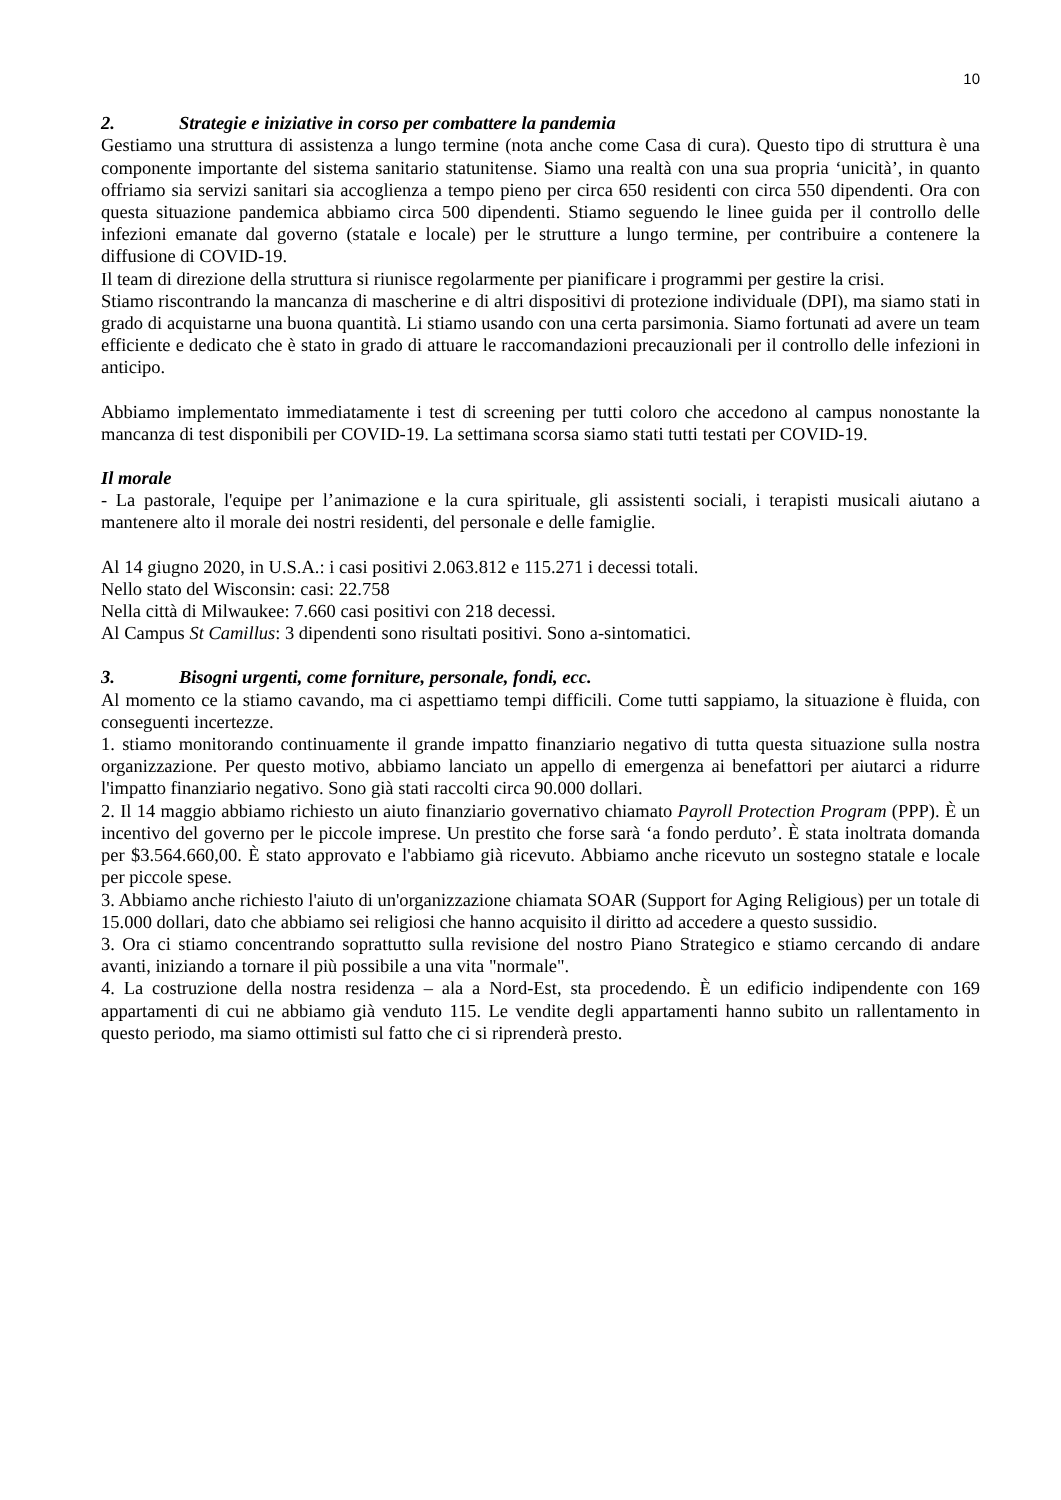10
2. Strategie e iniziative in corso per combattere la pandemia
Gestiamo una struttura di assistenza a lungo termine (nota anche come Casa di cura). Questo tipo di struttura è una componente importante del sistema sanitario statunitense. Siamo una realtà con una sua propria ‘unicità’, in quanto offriamo sia servizi sanitari sia accoglienza a tempo pieno per circa 650 residenti con circa 550 dipendenti. Ora con questa situazione pandemica abbiamo circa 500 dipendenti. Stiamo seguendo le linee guida per il controllo delle infezioni emanate dal governo (statale e locale) per le strutture a lungo termine, per contribuire a contenere la diffusione di COVID-19.
Il team di direzione della struttura si riunisce regolarmente per pianificare i programmi per gestire la crisi.
Stiamo riscontrando la mancanza di mascherine e di altri dispositivi di protezione individuale (DPI), ma siamo stati in grado di acquistarne una buona quantità. Li stiamo usando con una certa parsimonia. Siamo fortunati ad avere un team efficiente e dedicato che è stato in grado di attuare le raccomandazioni precauzionali per il controllo delle infezioni in anticipo.
Abbiamo implementato immediatamente i test di screening per tutti coloro che accedono al campus nonostante la mancanza di test disponibili per COVID-19. La settimana scorsa siamo stati tutti testati per COVID-19.
Il morale
- La pastorale, l'equipe per l’animazione e la cura spirituale, gli assistenti sociali, i terapisti musicali aiutano a mantenere alto il morale dei nostri residenti, del personale e delle famiglie.
Al 14 giugno 2020, in U.S.A.: i casi positivi 2.063.812 e 115.271 i decessi totali.
Nello stato del Wisconsin: casi: 22.758
Nella città di Milwaukee: 7.660 casi positivi con 218 decessi.
Al Campus St Camillus: 3 dipendenti sono risultati positivi. Sono a-sintomatici.
3. Bisogni urgenti, come forniture, personale, fondi, ecc.
Al momento ce la stiamo cavando, ma ci aspettiamo tempi difficili. Come tutti sappiamo, la situazione è fluida, con conseguenti incertezze.
1. stiamo monitorando continuamente il grande impatto finanziario negativo di tutta questa situazione sulla nostra organizzazione. Per questo motivo, abbiamo lanciato un appello di emergenza ai benefattori per aiutarci a ridurre l'impatto finanziario negativo. Sono già stati raccolti circa 90.000 dollari.
2. Il 14 maggio abbiamo richiesto un aiuto finanziario governativo chiamato Payroll Protection Program (PPP). È un incentivo del governo per le piccole imprese. Un prestito che forse sarà ‘a fondo perduto’. È stata inoltrata domanda per $3.564.660,00. È stato approvato e l'abbiamo già ricevuto. Abbiamo anche ricevuto un sostegno statale e locale per piccole spese.
3. Abbiamo anche richiesto l'aiuto di un'organizzazione chiamata SOAR (Support for Aging Religious) per un totale di 15.000 dollari, dato che abbiamo sei religiosi che hanno acquisito il diritto ad accedere a questo sussidio.
3. Ora ci stiamo concentrando soprattutto sulla revisione del nostro Piano Strategico e stiamo cercando di andare avanti, iniziando a tornare il più possibile a una vita "normale".
4. La costruzione della nostra residenza – ala a Nord-Est, sta procedendo. È un edificio indipendente con 169 appartamenti di cui ne abbiamo già venduto 115. Le vendite degli appartamenti hanno subito un rallentamento in questo periodo, ma siamo ottimisti sul fatto che ci si riprenderà presto.